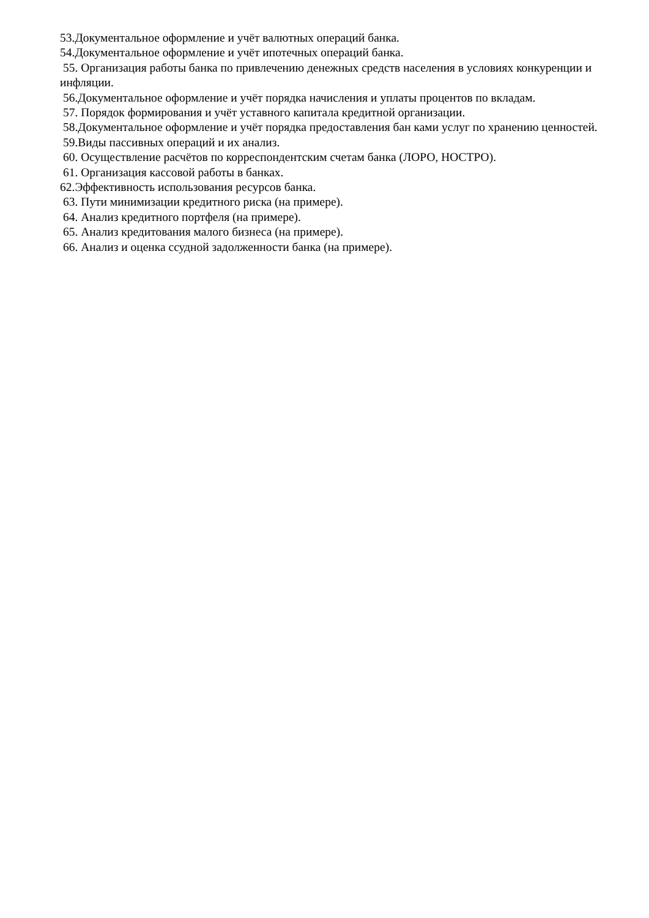53.Документальное оформление и учёт валютных операций банка.
54.Документальное оформление и учёт ипотечных операций банка.
55. Организация работы банка по привлечению денежных средств населения в условиях конкуренции и инфляции.
56.Документальное оформление и учёт порядка начисления и уплаты процентов по вкладам.
57. Порядок формирования и учёт уставного капитала кредитной организации.
58.Документальное оформление и учёт порядка предоставления бан ками услуг по хранению ценностей.
59.Виды пассивных операций и их анализ.
60. Осуществление расчётов по корреспондентским счетам банка (ЛОРО, НОСТРО).
61. Организация кассовой работы в банках.
62.Эффективность использования ресурсов банка.
63. Пути минимизации кредитного риска (на примере).
64. Анализ кредитного портфеля (на примере).
65. Анализ кредитования малого бизнеса (на примере).
66. Анализ и оценка ссудной задолженности банка (на примере).